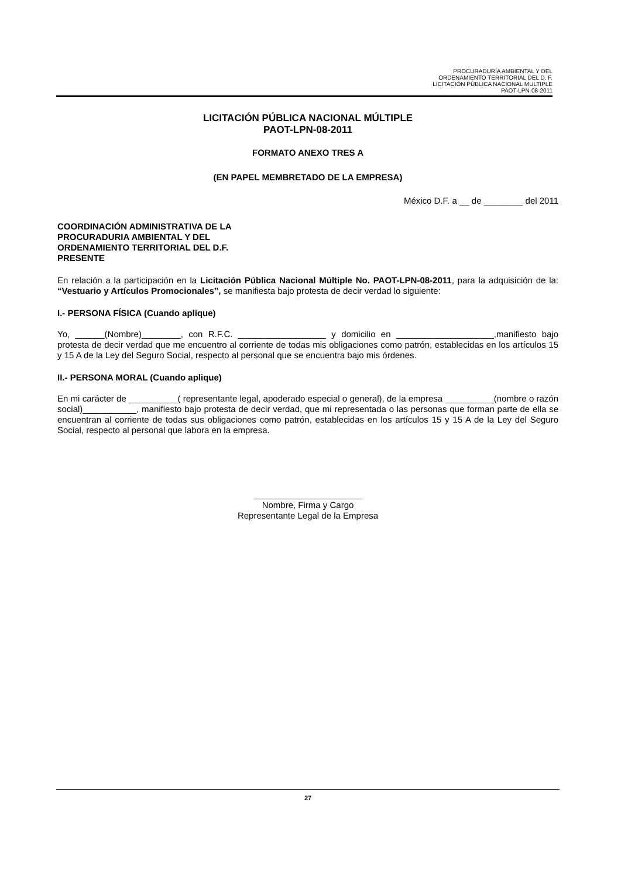PROCURADURÍA AMBIENTAL Y DEL
ORDENAMIENTO TERRITORIAL DEL D. F.
LICITACIÓN PÚBLICA NACIONAL MULTIPLE
PAOT-LPN-08-2011
LICITACIÓN PÚBLICA NACIONAL MÚLTIPLE
PAOT-LPN-08-2011
FORMATO ANEXO TRES A
(EN PAPEL MEMBRETADO DE LA EMPRESA)
México D.F. a __ de ________ del 2011
COORDINACIÓN ADMINISTRATIVA DE LA
PROCURADURIA AMBIENTAL Y DEL
ORDENAMIENTO TERRITORIAL DEL D.F.
PRESENTE
En relación a la participación en la Licitación Pública Nacional Múltiple No. PAOT-LPN-08-2011, para la adquisición de la: “Vestuario y Artículos Promocionales”, se manifiesta bajo protesta de decir verdad lo siguiente:
I.- PERSONA FÍSICA (Cuando aplique)
Yo, ______(Nombre)________, con R.F.C. __________________ y domicilio en ____________________,manifiesto bajo protesta de decir verdad que me encuentro al corriente de todas mis obligaciones como patrón, establecidas en los artículos 15 y 15 A de la Ley del Seguro Social, respecto al personal que se encuentra bajo mis órdenes.
II.- PERSONA MORAL (Cuando aplique)
En mi carácter de __________( representante legal, apoderado especial o general), de la empresa __________(nombre o razón social)___________, manifiesto bajo protesta de decir verdad, que mi representada o las personas que forman parte de ella se encuentran al corriente de todas sus obligaciones como patrón, establecidas en los artículos 15 y 15 A de la Ley del Seguro Social, respecto al personal que labora en la empresa.
______________________
Nombre, Firma y Cargo
Representante Legal de la Empresa
27